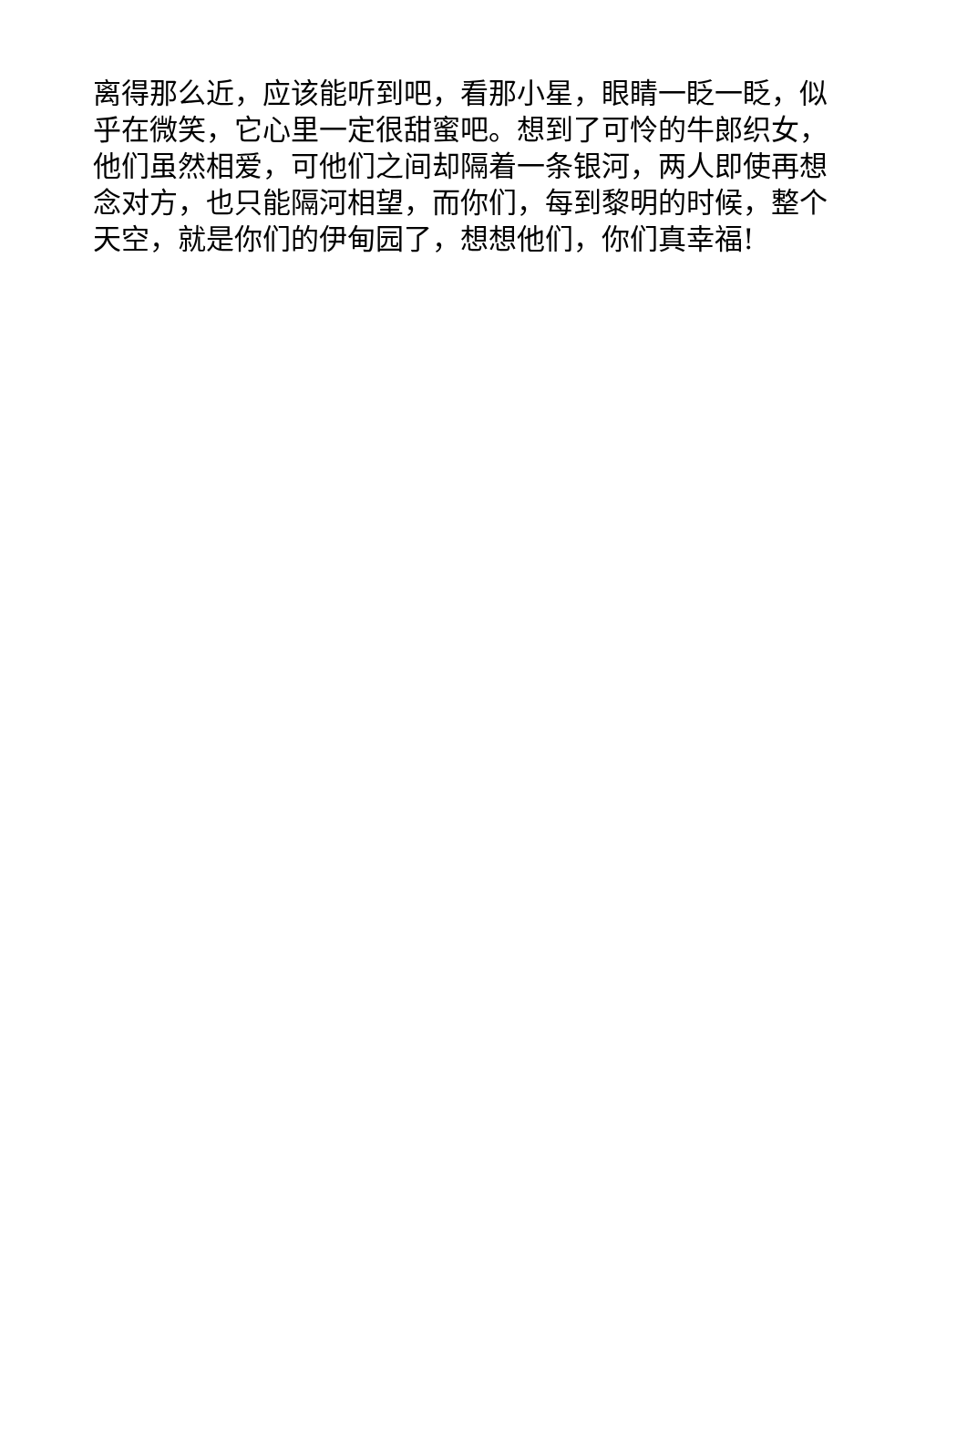离得那么近，应该能听到吧，看那小星，眼睛一眨一眨，似
乎在微笑，它心里一定很甜蜜吧。想到了可怜的牛郎织女，
他们虽然相爱，可他们之间却隔着一条银河，两人即使再想
念对方，也只能隔河相望，而你们，每到黎明的时候，整个
天空，就是你们的伊甸园了，想想他们，你们真幸福!